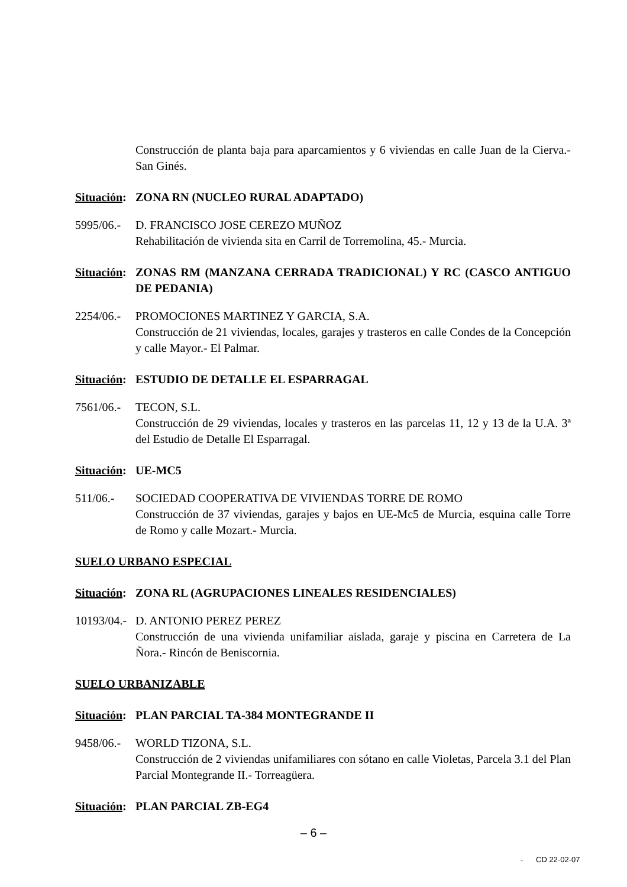Construcción de planta baja para aparcamientos y 6 viviendas en calle Juan de la Cierva.- San Ginés.
Situación: ZONA RN (NUCLEO RURAL ADAPTADO)
5995/06.-
D. FRANCISCO JOSE CEREZO MUÑOZ
Rehabilitación de vivienda sita en Carril de Torremolina, 45.- Murcia.
Situación: ZONAS RM (MANZANA CERRADA TRADICIONAL) Y RC (CASCO ANTIGUO DE PEDANIA)
2254/06.-
PROMOCIONES MARTINEZ Y GARCIA, S.A.
Construcción de 21 viviendas, locales, garajes y trasteros en calle Condes de la Concepción y calle Mayor.- El Palmar.
Situación: ESTUDIO DE DETALLE EL ESPARRAGAL
7561/06.-
TECON, S.L.
Construcción de 29 viviendas, locales y trasteros en las parcelas 11, 12 y 13 de la U.A. 3ª del Estudio de Detalle El Esparragal.
Situación: UE-MC5
511/06.- SOCIEDAD COOPERATIVA DE VIVIENDAS TORRE DE ROMO
Construcción de 37 viviendas, garajes y bajos en UE-Mc5 de Murcia, esquina calle Torre de Romo y calle Mozart.- Murcia.
SUELO URBANO ESPECIAL
Situación: ZONA RL (AGRUPACIONES LINEALES RESIDENCIALES)
10193/04.-
D. ANTONIO PEREZ PEREZ
Construcción de una vivienda unifamiliar aislada, garaje y piscina en Carretera de La Ñora.- Rincón de Beniscornia.
SUELO URBANIZABLE
Situación: PLAN PARCIAL TA-384 MONTEGRANDE II
9458/06.-
WORLD TIZONA, S.L.
Construcción de 2 viviendas unifamiliares con sótano en calle Violetas, Parcela 3.1 del Plan Parcial Montegrande II.- Torreagüera.
Situación: PLAN PARCIAL ZB-EG4
– 6 –
- CD 22-02-07